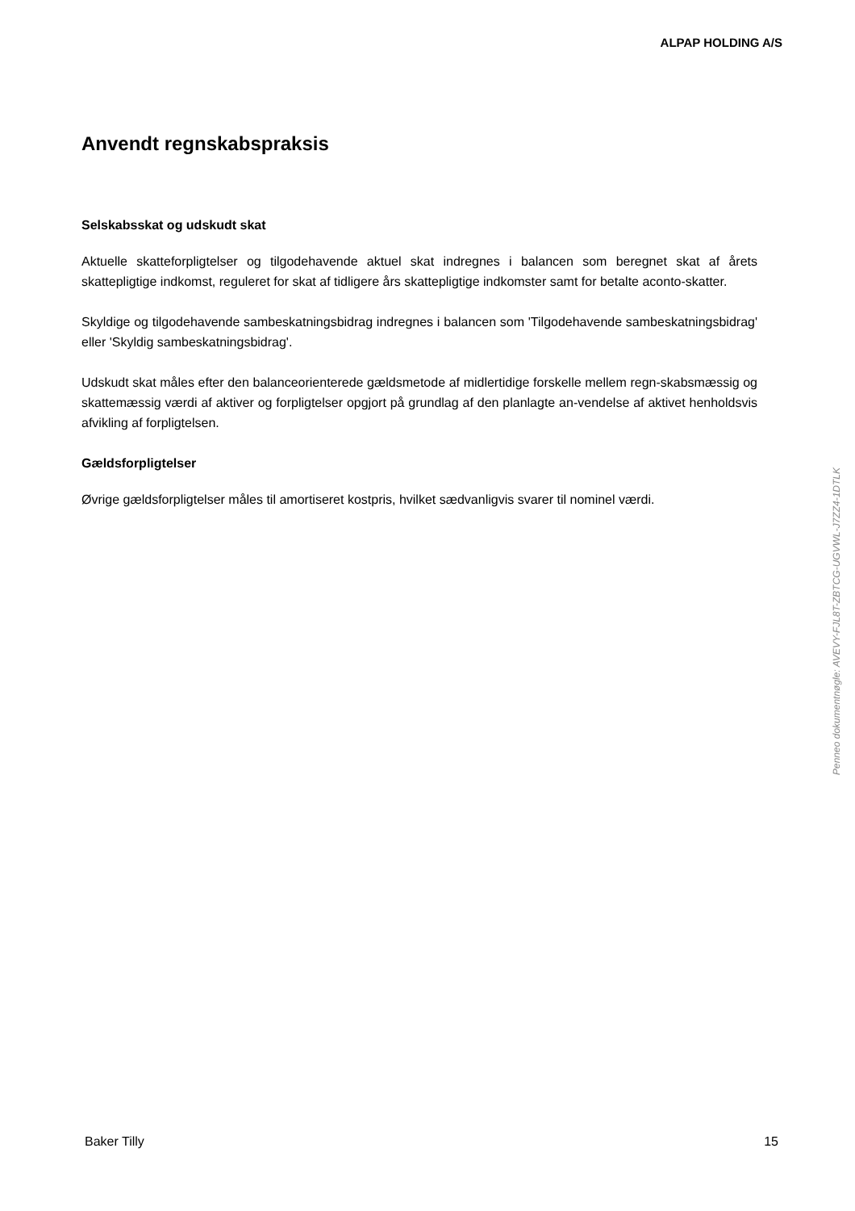ALPAP HOLDING A/S
Anvendt regnskabspraksis
Selskabsskat og udskudt skat
Aktuelle skatteforpligtelser og tilgodehavende aktuel skat indregnes i balancen som beregnet skat af årets skattepligtige indkomst, reguleret for skat af tidligere års skattepligtige indkomster samt for betalte aconto-skatter.
Skyldige og tilgodehavende sambeskatningsbidrag indregnes i balancen som 'Tilgodehavende sambeskatningsbidrag' eller 'Skyldig sambeskatningsbidrag'.
Udskudt skat måles efter den balanceorienterede gældsmetode af midlertidige forskelle mellem regn-skabsmæssig og skattemæssig værdi af aktiver og forpligtelser opgjort på grundlag af den planlagte an-vendelse af aktivet henholdsvis afvikling af forpligtelsen.
Gældsforpligtelser
Øvrige gældsforpligtelser måles til amortiseret kostpris, hvilket sædvanligvis svarer til nominel værdi.
Penneo dokumentnøgle: AVEVY-FJL8T-ZBTCG-UGVWL-J7ZZ4-1DTLK
Baker Tilly 15